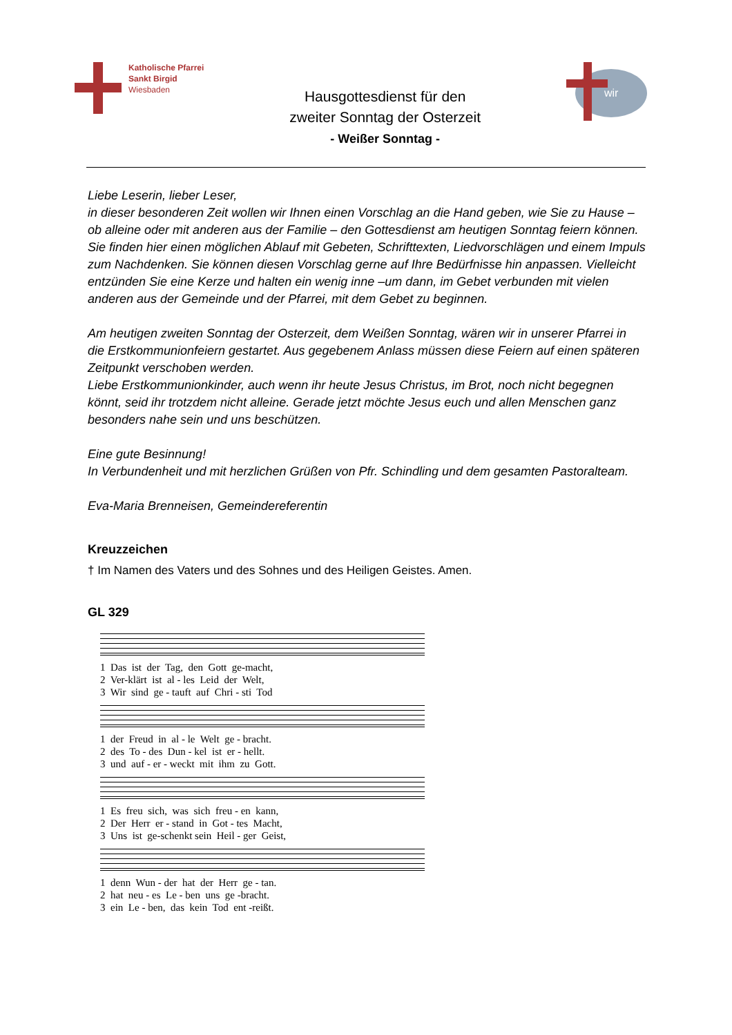Katholische Pfarrei
Sankt Birgid
Wiesbaden
Hausgottesdienst für den
zweiter Sonntag der Osterzeit
- Weißer Sonntag -
wir
Liebe Leserin, lieber Leser,
in dieser besonderen Zeit wollen wir Ihnen einen Vorschlag an die Hand geben, wie Sie zu Hause – ob alleine oder mit anderen aus der Familie – den Gottesdienst am heutigen Sonntag feiern können. Sie finden hier einen möglichen Ablauf mit Gebeten, Schrifttexten, Liedvorschlägen und einem Impuls zum Nachdenken. Sie können diesen Vorschlag gerne auf Ihre Bedürfnisse hin anpassen. Vielleicht entzünden Sie eine Kerze und halten ein wenig inne –um dann, im Gebet verbunden mit vielen anderen aus der Gemeinde und der Pfarrei, mit dem Gebet zu beginnen.
Am heutigen zweiten Sonntag der Osterzeit, dem Weißen Sonntag, wären wir in unserer Pfarrei in die Erstkommunionfeiern gestartet. Aus gegebenem Anlass müssen diese Feiern auf einen späteren Zeitpunkt verschoben werden.
Liebe Erstkommunionkinder, auch wenn ihr heute Jesus Christus, im Brot, noch nicht begegnen könnt, seid ihr trotzdem nicht alleine. Gerade jetzt möchte Jesus euch und allen Menschen ganz besonders nahe sein und uns beschützen.
Eine gute Besinnung!
In Verbundenheit und mit herzlichen Grüßen von Pfr. Schindling und dem gesamten Pastoralteam.
Eva-Maria Brenneisen, Gemeindereferentin
Kreuzzeichen
† Im Namen des Vaters und des Sohnes und des Heiligen Geistes. Amen.
GL 329
1 Das ist der Tag, den Gott ge-macht, 2 Ver-klärt ist al - les Leid der Welt, 3 Wir sind ge - tauft auf Chri - sti Tod
1 der Freud in al - le Welt ge - bracht. 2 des To - des Dun - kel ist er - hellt. 3 und auf - er - weckt mit ihm zu Gott.
1 Es freu sich, was sich freu - en kann, 2 Der Herr er - stand in Got - tes Macht, 3 Uns ist ge-schenkt sein Heil - ger Geist,
1 denn Wun - der hat der Herr ge - tan. 2 hat neu - es Le - ben uns ge -bracht. 3 ein Le - ben, das kein Tod ent -reißt.